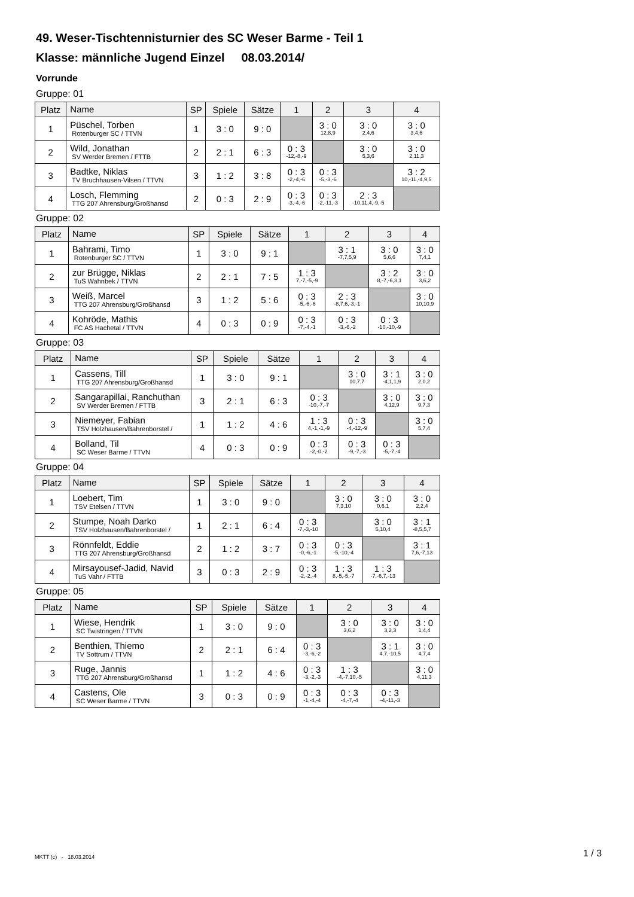49. Weser-Tischtennisturnier des SC Weser Barme - Teil 1
Klasse: männliche Jugend Einzel 08.03.2014/
Vorrunde
Gruppe: 01
| Platz | Name | SP | Spiele | Sätze | 1 | 2 | 3 | 4 |
| --- | --- | --- | --- | --- | --- | --- | --- | --- |
| 1 | Püschel, Torben Rotenburger SC / TTVN | 1 | 3 : 0 | 9 : 0 | | 3 : 0 12,8,9 | 3 : 0 2,4,6 | 3 : 0 3,4,6 |
| 2 | Wild, Jonathan SV Werder Bremen / FTTB | 2 | 2 : 1 | 6 : 3 | 0 : 3 -12,-8,-9 | | 3 : 0 5,3,6 | 3 : 0 2,11,3 |
| 3 | Badtke, Niklas TV Bruchhausen-Vilsen / TTVN | 3 | 1 : 2 | 3 : 8 | 0 : 3 -2,-4,-6 | 0 : 3 -5,-3,-6 | | 3 : 2 10,-11,-4,9,5 |
| 4 | Losch, Flemming TTG 207 Ahrensburg/Großhansd | 2 | 0 : 3 | 2 : 9 | 0 : 3 -3,-4,-6 | 0 : 3 -2,-11,-3 | 2 : 3 -10,11,4,-9,-5 | |
Gruppe: 02
| Platz | Name | SP | Spiele | Sätze | 1 | 2 | 3 | 4 |
| --- | --- | --- | --- | --- | --- | --- | --- | --- |
| 1 | Bahrami, Timo Rotenburger SC / TTVN | 1 | 3 : 0 | 9 : 1 | | 3 : 1 -7,7,5,9 | 3 : 0 5,6,6 | 3 : 0 7,4,1 |
| 2 | zur Brügge, Niklas TuS Wahnbek / TTVN | 2 | 2 : 1 | 7 : 5 | 1 : 3 7,-7,-5,-9 | | 3 : 2 8,-7,-6,3,1 | 3 : 0 3,6,2 |
| 3 | Weiß, Marcel TTG 207 Ahrensburg/Großhansd | 3 | 1 : 2 | 5 : 6 | 0 : 3 -5,-6,-6 | 2 : 3 -8,7,6,-3,-1 | | 3 : 0 10,10,9 |
| 4 | Kohröde, Mathis FC AS Hachetal / TTVN | 4 | 0 : 3 | 0 : 9 | 0 : 3 -7,-4,-1 | 0 : 3 -3,-6,-2 | 0 : 3 -10,-10,-9 | |
Gruppe: 03
| Platz | Name | SP | Spiele | Sätze | 1 | 2 | 3 | 4 |
| --- | --- | --- | --- | --- | --- | --- | --- | --- |
| 1 | Cassens, Till TTG 207 Ahrensburg/Großhansd | 1 | 3 : 0 | 9 : 1 | | 3 : 0 10,7,7 | 3 : 1 -4,1,1,9 | 3 : 0 2,0,2 |
| 2 | Sangarapillai, Ranchuthan SV Werder Bremen / FTTB | 3 | 2 : 1 | 6 : 3 | 0 : 3 -10,-7,-7 | | 3 : 0 4,12,9 | 3 : 0 9,7,3 |
| 3 | Niemeyer, Fabian TSV Holzhausen/Bahrenborstel / | 1 | 1 : 2 | 4 : 6 | 1 : 3 4,-1,-1,-9 | 0 : 3 -4,-12,-9 | | 3 : 0 5,7,4 |
| 4 | Bolland, Til SC Weser Barme / TTVN | 4 | 0 : 3 | 0 : 9 | 0 : 3 -2,-0,-2 | 0 : 3 -9,-7,-3 | 0 : 3 -5,-7,-4 | |
Gruppe: 04
| Platz | Name | SP | Spiele | Sätze | 1 | 2 | 3 | 4 |
| --- | --- | --- | --- | --- | --- | --- | --- | --- |
| 1 | Loebert, Tim TSV Etelsen / TTVN | 1 | 3 : 0 | 9 : 0 | | 3 : 0 7,3,10 | 3 : 0 0,6,1 | 3 : 0 2,2,4 |
| 2 | Stumpe, Noah Darko TSV Holzhausen/Bahrenborstel / | 1 | 2 : 1 | 6 : 4 | 0 : 3 -7,-3,-10 | | 3 : 0 5,10,4 | 3 : 1 -8,5,5,7 |
| 3 | Rönnfeldt, Eddie TTG 207 Ahrensburg/Großhansd | 2 | 1 : 2 | 3 : 7 | 0 : 3 -0,-6,-1 | 0 : 3 -5,-10,-4 | | 3 : 1 7,6,-7,13 |
| 4 | Mirsayousef-Jadid, Navid TuS Vahr / FTTB | 3 | 0 : 3 | 2 : 9 | 0 : 3 -2,-2,-4 | 1 : 3 8,-5,-5,-7 | 1 : 3 -7,-6,7,-13 | |
Gruppe: 05
| Platz | Name | SP | Spiele | Sätze | 1 | 2 | 3 | 4 |
| --- | --- | --- | --- | --- | --- | --- | --- | --- |
| 1 | Wiese, Hendrik SC Twistringen / TTVN | 1 | 3 : 0 | 9 : 0 | | 3 : 0 3,6,2 | 3 : 0 3,2,3 | 3 : 0 1,4,4 |
| 2 | Benthien, Thiemo TV Sottrum / TTVN | 2 | 2 : 1 | 6 : 4 | 0 : 3 -3,-6,-2 | | 3 : 1 4,7,-10,5 | 3 : 0 4,7,4 |
| 3 | Ruge, Jannis TTG 207 Ahrensburg/Großhansd | 1 | 1 : 2 | 4 : 6 | 0 : 3 -3,-2,-3 | 1 : 3 -4,-7,10,-5 | | 3 : 0 4,11,3 |
| 4 | Castens, Ole SC Weser Barme / TTVN | 3 | 0 : 3 | 0 : 9 | 0 : 3 -1,-4,-4 | 0 : 3 -4,-7,-4 | 0 : 3 -4,-11,-3 | |
MKTT (c) - 18.03.2014 1 / 3